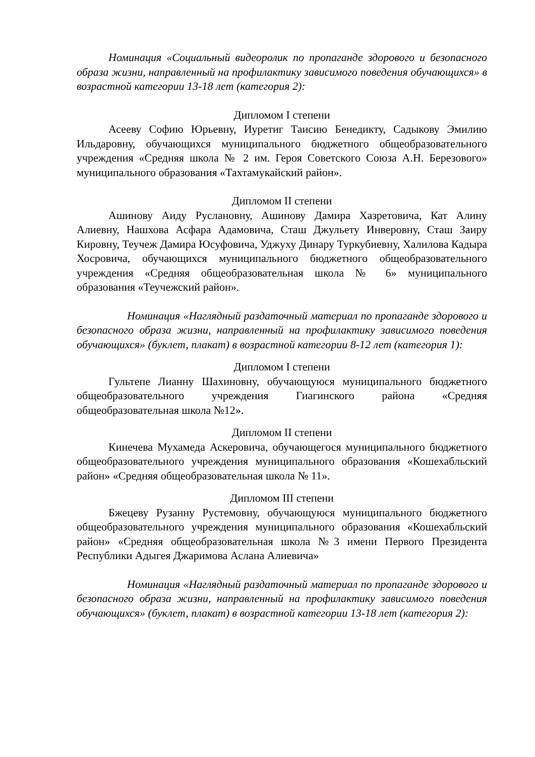Номинация «Социальный видеоролик по пропаганде здорового и безопасного образа жизни, направленный на профилактику зависимого поведения обучающихся» в возрастной категории 13-18 лет (категория 2):
Дипломом I степени
Асееву Софию Юрьевну, Иуретиг Таисию Бенедикту, Садыкову Эмилию Ильдаровну, обучающихся муниципального бюджетного общеобразовательного учреждения «Средняя школа № 2 им. Героя Советского Союза А.Н. Березового» муниципального образования «Тахтамукайский район».
Дипломом II степени
Ашинову Аиду Руслановну, Ашинову Дамира Хазретовича, Кат Алину Алиевну, Нашхова Асфара Адамовича, Сташ Джульету Инверовну, Сташ Заиру Кировну, Теучеж Дамира Юсуфовича, Уджуху Динару Туркубиевну, Халилова Кадыра Хосровича, обучающихся муниципального бюджетного общеобразовательного учреждения «Средняя общеобразовательная школа № 6» муниципального образования «Теучежский район».
Номинация «Наглядный раздаточный материал по пропаганде здорового и безопасного образа жизни, направленный на профилактику зависимого поведения обучающихся» (буклет, плакат) в возрастной категории 8-12 лет (категория 1):
Дипломом I степени
Гультепе Лианну Шахиновну, обучающуюся муниципального бюджетного общеобразовательного учреждения Гиагинского района «Средняя общеобразовательная школа №12».
Дипломом II степени
Кинечева Мухамеда Аскеровича, обучающегося муниципального бюджетного общеобразовательного учреждения муниципального образования «Кошехабльский район» «Средняя общеобразовательная школа № 11».
Дипломом III степени
Бжецеву Рузанну Рустемовну, обучающуюся муниципального бюджетного общеобразовательного учреждения муниципального образования «Кошехабльский район» «Средняя общеобразовательная школа №3 имени Первого Президента Республики Адыгея Джаримова Аслана Алиевича»
Номинация «Наглядный раздаточный материал по пропаганде здорового и безопасного образа жизни, направленный на профилактику зависимого поведения обучающихся» (буклет, плакат) в возрастной категории 13-18 лет (категория 2):